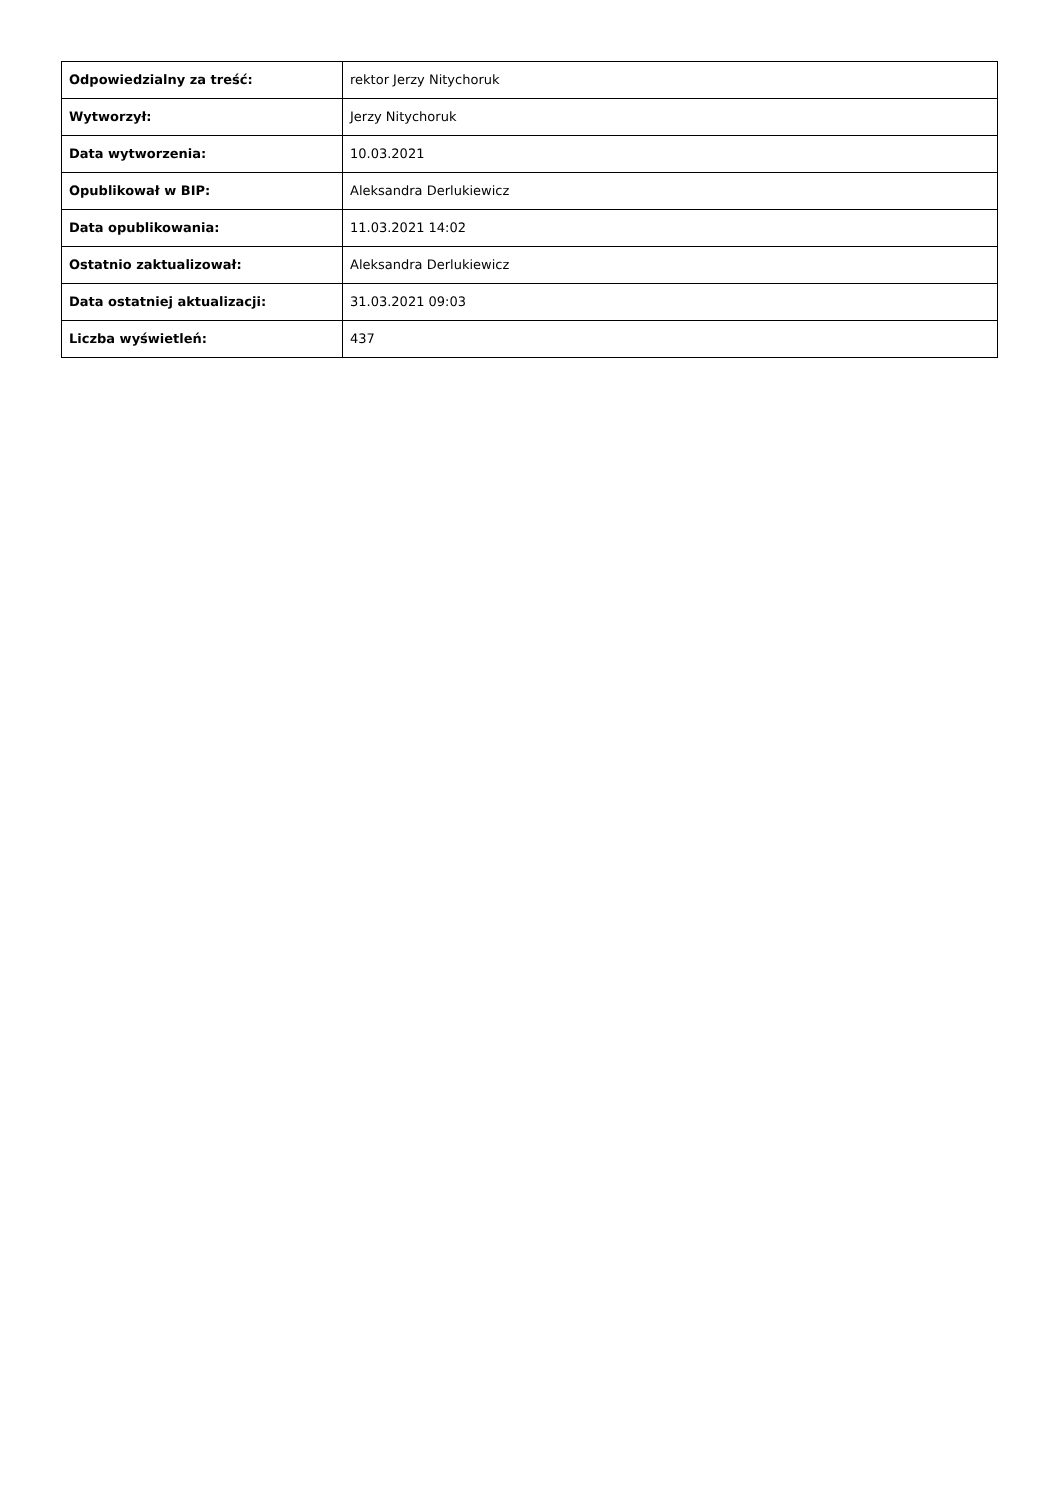| Odpowiedzialny za treść: | rektor Jerzy Nitychoruk |
| Wytworzył: | Jerzy Nitychoruk |
| Data wytworzenia: | 10.03.2021 |
| Opublikował w BIP: | Aleksandra Derlukiewicz |
| Data opublikowania: | 11.03.2021 14:02 |
| Ostatnio zaktualizował: | Aleksandra Derlukiewicz |
| Data ostatniej aktualizacji: | 31.03.2021 09:03 |
| Liczba wyświetleń: | 437 |